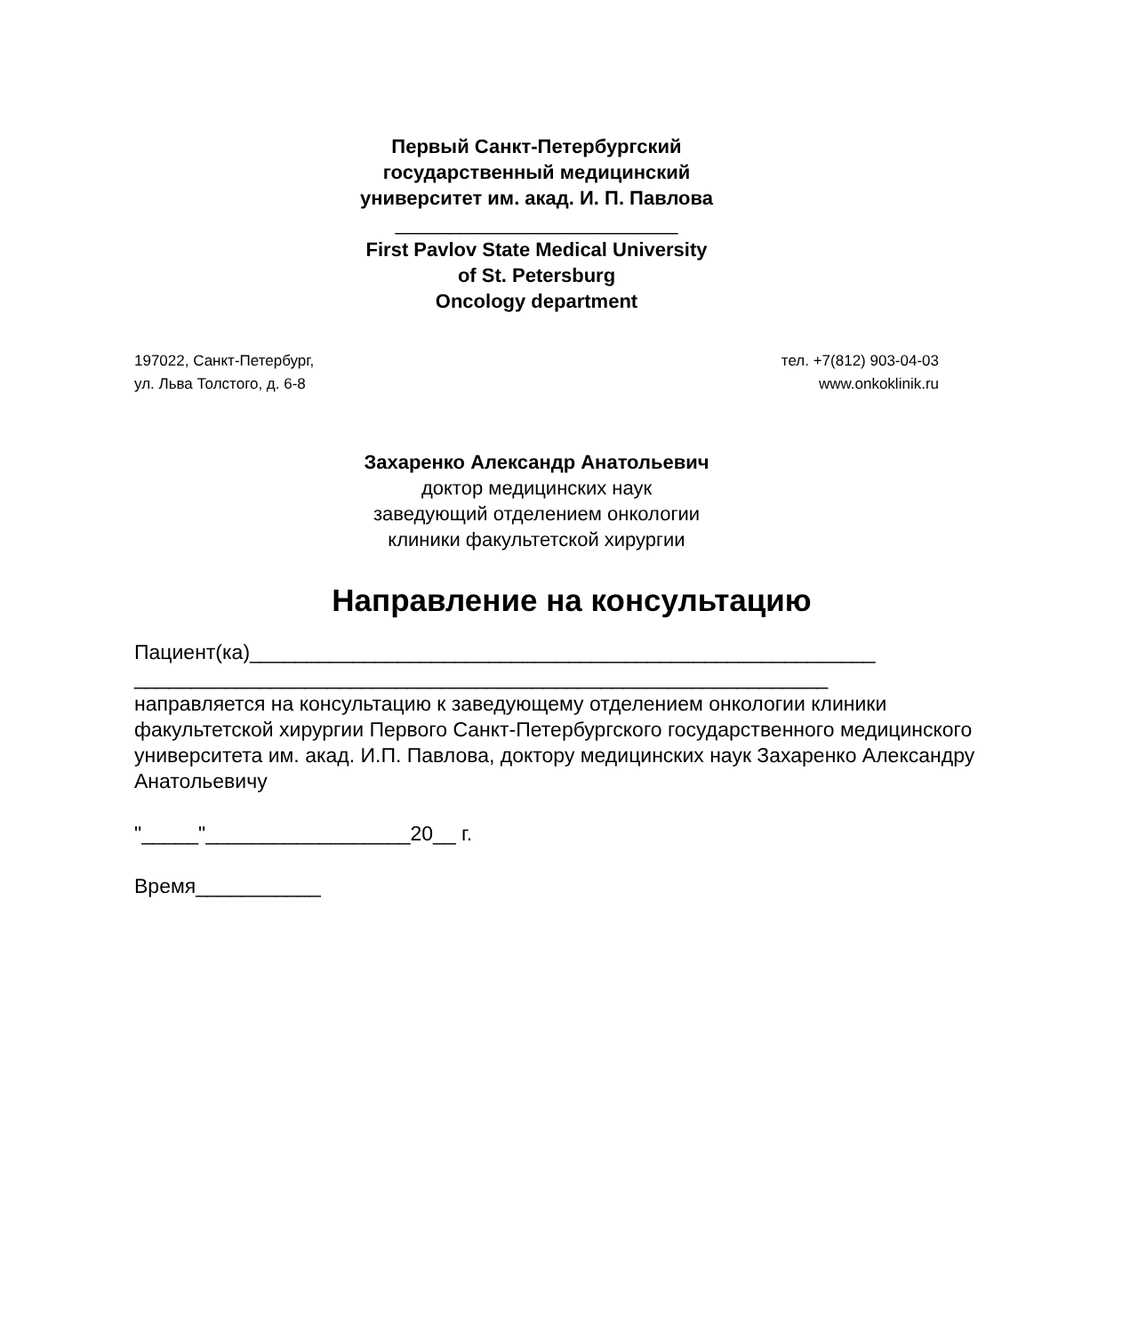Первый Санкт-Петербургский
государственный медицинский
университет им. акад. И. П. Павлова
__________________________
First Pavlov State Medical University
of St. Petersburg
Oncology department
197022, Санкт-Петербург,
ул. Льва Толстого, д. 6-8
тел. +7(812) 903-04-03
www.onkoklinik.ru
Захаренко Александр Анатольевич
доктор медицинских наук
заведующий отделением онкологии
клиники факультетской хирургии
Направление на консультацию
Пациент(ка)_______________________________________________________
_____________________________________________________________
направляется на консультацию к заведующему отделением онкологии клиники факультетской хирургии Первого Санкт-Петербургского государственного медицинского университета им. акад. И.П. Павлова, доктору медицинских наук Захаренко Александру Анатольевичу
"_____"__________________20__ г.
Время___________